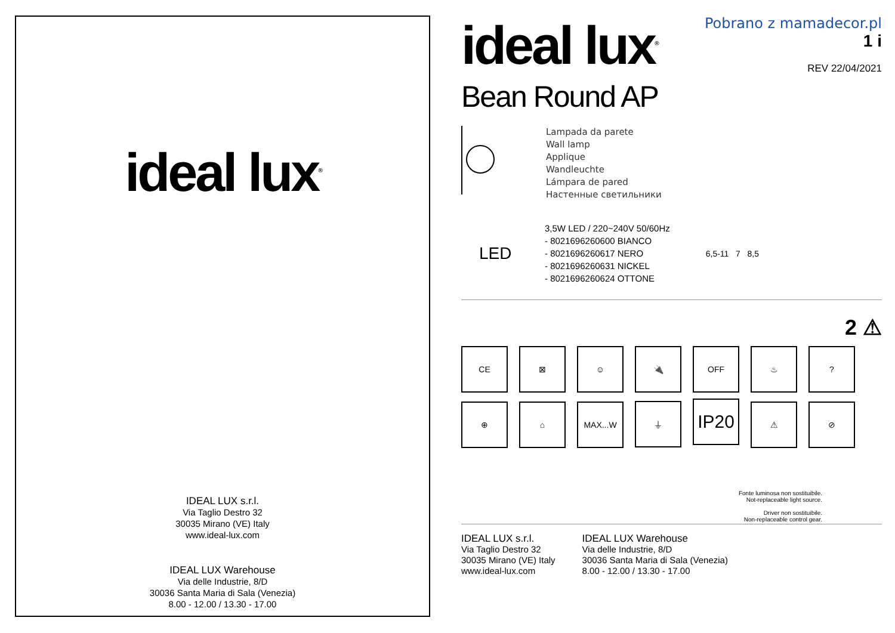ideal lux<sup>®</sup>
IDEAL LUX s.r.l.
Via Taglio Destro 32
30035 Mirano (VE) Italy
www.ideal-lux.com
IDEAL LUX Warehouse
Via delle Industrie, 8/D
30036 Santa Maria di Sala (Venezia)
8.00 - 12.00 / 13.30 - 17.00
ideal lux<sup>®</sup>
Pobrano z mamadecor.pl
1 i
REV 22/04/2021
Bean Round AP
Lampada da parete
Wall lamp
Applique
Wandleuchte
Lámpara de pared
Настенные светильники
LED
3,5W LED / 220~240V 50/60Hz
- 8021696260600 BIANCO
- 8021696260617 NERO
- 8021696260631 NICKEL
- 8021696260624 OTTONE
6,5-11 7 8,5
2 ⚠
CE ⊠ ☺ 🔌 OFF ♨?
⊕ ⌂ MAX...W ⏚ IP20 ⚠ ⊘
Fonte luminosa non sostituibile.
Not-replaceable light source.
Driver non sostituibile.
Non-replaceable control gear.
IDEAL LUX s.r.l.
Via Taglio Destro 32
30035 Mirano (VE) Italy
www.ideal-lux.com
IDEAL LUX Warehouse
Via delle Industrie, 8/D
30036 Santa Maria di Sala (Venezia)
8.00 - 12.00 / 13.30 - 17.00